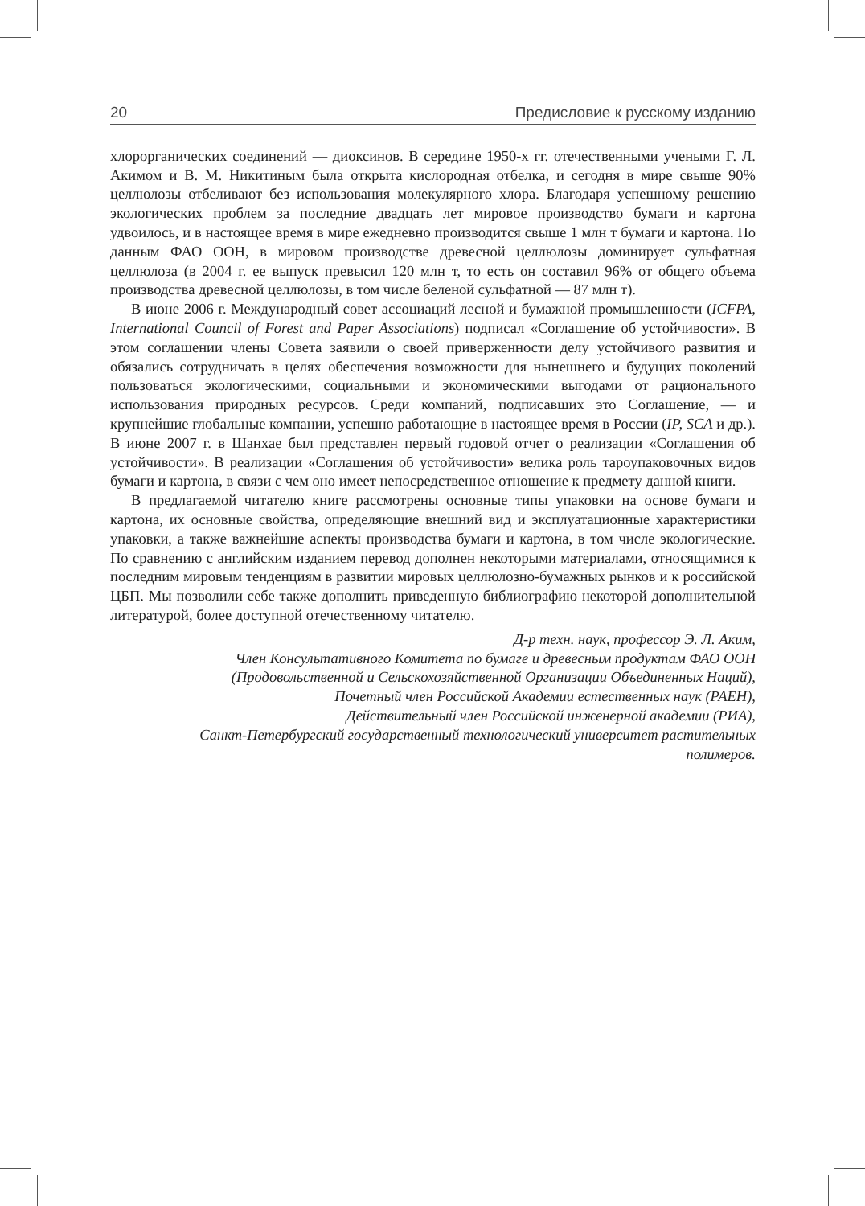20 Предисловие к русскому изданию
хлорорганических соединений — диоксинов. В середине 1950-х гг. отечественными учеными Г. Л. Акимом и В. М. Никитиным была открыта кислородная отбелка, и сегодня в мире свыше 90% целлюлозы отбеливают без использования молекулярного хлора. Благодаря успешному решению экологических проблем за последние двадцать лет мировое производство бумаги и картона удвоилось, и в настоящее время в мире ежедневно производится свыше 1 млн т бумаги и картона. По данным ФАО ООН, в мировом производстве древесной целлюлозы доминирует сульфатная целлюлоза (в 2004 г. ее выпуск превысил 120 млн т, то есть он составил 96% от общего объема производства древесной целлюлозы, в том числе беленой сульфатной — 87 млн т).
В июне 2006 г. Международный совет ассоциаций лесной и бумажной промышленности (ICFPA, International Council of Forest and Paper Associations) подписал «Соглашение об устойчивости». В этом соглашении члены Совета заявили о своей приверженности делу устойчивого развития и обязались сотрудничать в целях обеспечения возможности для нынешнего и будущих поколений пользоваться экологическими, социальными и экономическими выгодами от рационального использования природных ресурсов. Среди компаний, подписавших это Соглашение, — и крупнейшие глобальные компании, успешно работающие в настоящее время в России (IP, SCA и др.). В июне 2007 г. в Шанхае был представлен первый годовой отчет о реализации «Соглашения об устойчивости». В реализации «Соглашения об устойчивости» велика роль тароупаковочных видов бумаги и картона, в связи с чем оно имеет непосредственное отношение к предмету данной книги.
В предлагаемой читателю книге рассмотрены основные типы упаковки на основе бумаги и картона, их основные свойства, определяющие внешний вид и эксплуатационные характеристики упаковки, а также важнейшие аспекты производства бумаги и картона, в том числе экологические. По сравнению с английским изданием перевод дополнен некоторыми материалами, относящимися к последним мировым тенденциям в развитии мировых целлюлозно-бумажных рынков и к российской ЦБП. Мы позволили себе также дополнить приведенную библиографию некоторой дополнительной литературой, более доступной отечественному читателю.
Д-р техн. наук, профессор Э. Л. Аким,
Член Консультативного Комитета по бумаге и древесным продуктам ФАО ООН
(Продовольственной и Сельскохозяйственной Организации Объединенных Наций),
Почетный член Российской Академии естественных наук (РАЕН),
Действительный член Российской инженерной академии (РИА),
Санкт-Петербургский государственный технологический университет растительных
полимеров.